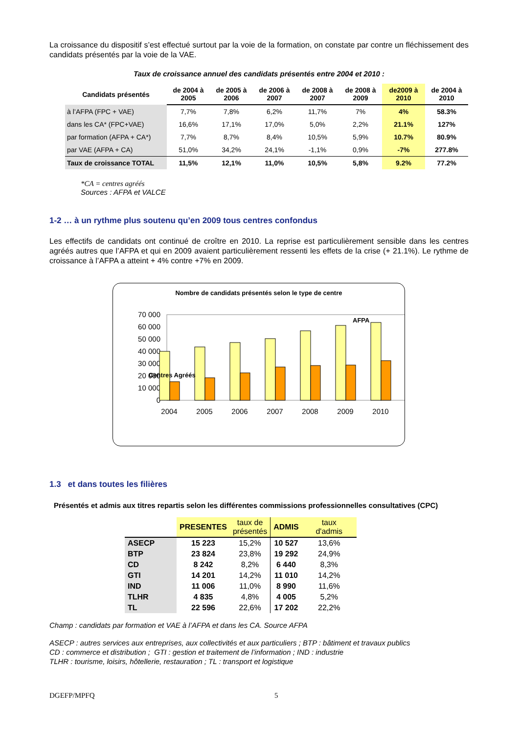La croissance du dispositif s’est effectué surtout par la voie de la formation, on constate par contre un fléchissement des candidats présentés par la voie de la VAE.
Taux de croissance annuel des candidats présentés entre 2004 et 2010 :
| Candidats présentés | de 2004 à 2005 | de 2005 à 2006 | de 2006 à 2007 | de 2008 à 2007 | de 2008 à 2009 | de2009 à 2010 | de 2004 à 2010 |
| --- | --- | --- | --- | --- | --- | --- | --- |
| à l’AFPA (FPC + VAE) | 7,7% | 7,8% | 6,2% | 11,7% | 7% | 4% | 58.3% |
| dans les CA* (FPC+VAE) | 16,6% | 17,1% | 17,0% | 5,0% | 2,2% | 21.1% | 127% |
| par formation (AFPA + CA*) | 7,7% | 8,7% | 8,4% | 10,5% | 5,9% | 10.7% | 80.9% |
| par VAE (AFPA + CA) | 51,0% | 34,2% | 24,1% | -1,1% | 0,9% | -7% | 277.8% |
| Taux de croissance TOTAL | 11,5% | 12,1% | 11,0% | 10,5% | 5,8% | 9.2% | 77.2% |
*CA = centres agréés
Sources : AFPA et VALCE
1-2 … à un rythme plus soutenu qu’en 2009 tous centres confondus
Les effectifs de candidats ont continué de croître en 2010. La reprise est particulièrement sensible dans les centres agréés autres que l’AFPA et qui en 2009 avaient particulièrement ressenti les effets de la crise (+ 21.1%). Le rythme de croissance à l’AFPA a atteint + 4% contre +7% en 2009.
Nombre de candidats présentés selon le type de centre
70 000
60 000
50 000
40 000
30 000
20 000
10 000
0
AFPA
Centres Agréés
2004
2005
2006
2007
2008
2009
2010
1.3 et dans toutes les filières
Présentés et admis aux titres repartis selon les différentes commissions professionnelles consultatives (CPC)
| | PRESENTES | taux de présentés | ADMIS | taux d'admis |
| ASECP | 15 223 | 15,2% | 10 527 | 13,6% |
| BTP | 23 824 | 23,8% | 19 292 | 24,9% |
| CD | 8 242 | 8,2% | 6 440 | 8,3% |
| GTI | 14 201 | 14,2% | 11 010 | 14,2% |
| IND | 11 006 | 11,0% | 8 990 | 11,6% |
| TLHR | 4 835 | 4,8% | 4 005 | 5,2% |
| TL | 22 596 | 22,6% | 17 202 | 22,2% |
Champ : candidats par formation et VAE à l’AFPA et dans les CA. Source AFPA
ASECP : autres services aux entreprises, aux collectivités et aux particuliers ; BTP : bâtiment et travaux publics
CD : commerce et distribution ; GTI : gestion et traitement de l’information ; IND : industrie
TLHR : tourisme, loisirs, hôtellerie, restauration ; TL : transport et logistique
DGEFP/MPFQ 5